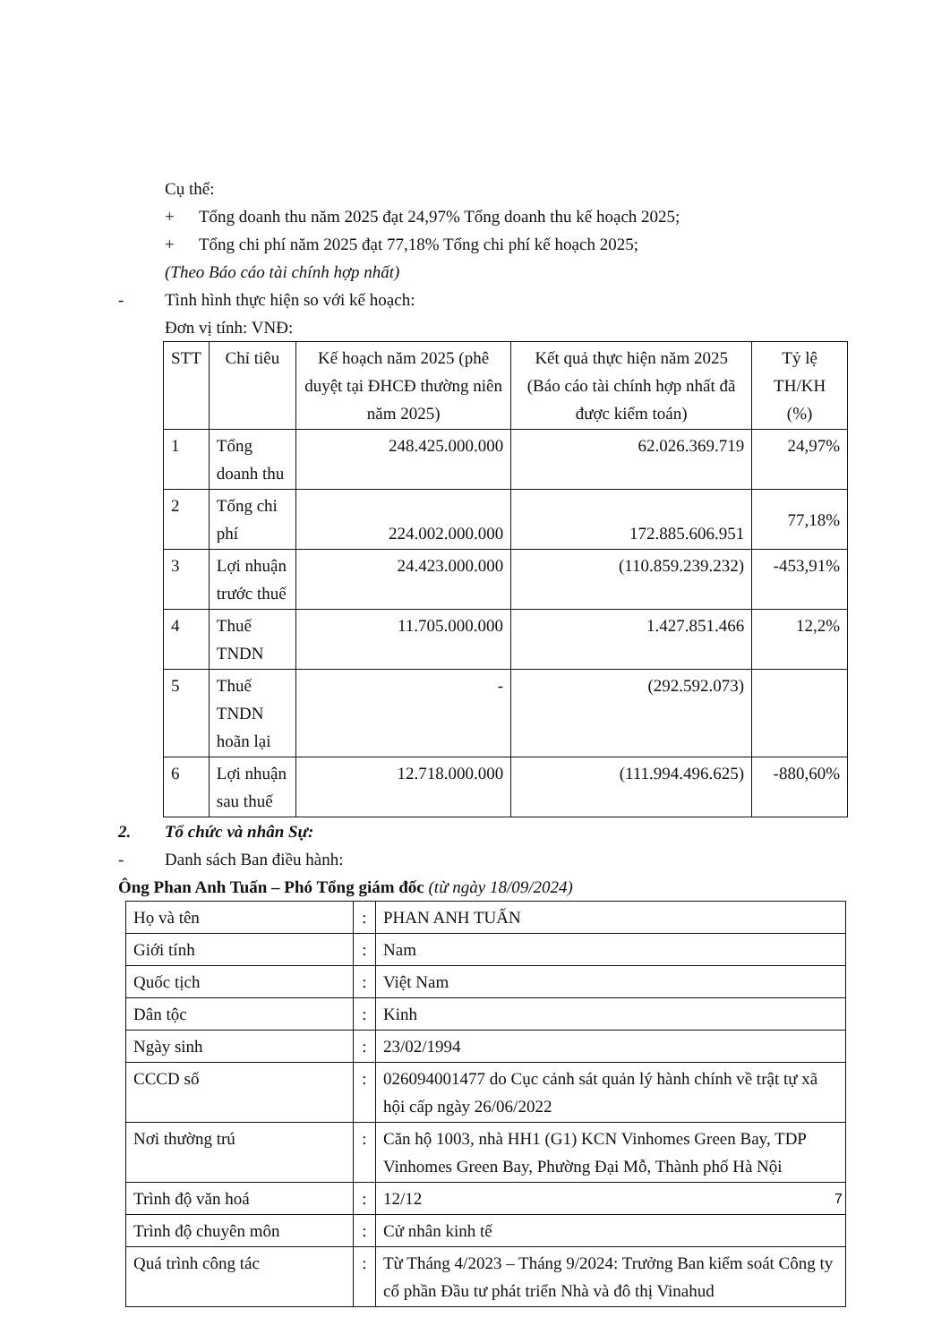Cụ thể:
+ Tổng doanh thu năm 2025 đạt 24,97% Tổng doanh thu kế hoạch 2025;
+ Tổng chi phí năm 2025 đạt 77,18% Tổng chi phí kế hoạch 2025;
(Theo Báo cáo tài chính hợp nhất)
- Tình hình thực hiện so với kế hoạch:
Đơn vị tính: VNĐ:
| STT | Chỉ tiêu | Kế hoạch năm 2025 (phê duyệt tại ĐHCĐ thường niên năm 2025) | Kết quả thực hiện năm 2025 (Báo cáo tài chính hợp nhất đã được kiểm toán) | Tỷ lệ TH/KH (%) |
| --- | --- | --- | --- | --- |
| 1 | Tổng doanh thu | 248.425.000.000 | 62.026.369.719 | 24,97% |
| 2 | Tổng chi phí | 224.002.000.000 | 172.885.606.951 | 77,18% |
| 3 | Lợi nhuận trước thuế | 24.423.000.000 | (110.859.239.232) | -453,91% |
| 4 | Thuế TNDN | 11.705.000.000 | 1.427.851.466 | 12,2% |
| 5 | Thuế TNDN hoãn lại | - | (292.592.073) | |
| 6 | Lợi nhuận sau thuế | 12.718.000.000 | (111.994.496.625) | -880,60% |
2. Tổ chức và nhân Sự:
- Danh sách Ban điều hành:
Ông Phan Anh Tuấn – Phó Tổng giám đốc (từ ngày 18/09/2024)
| Họ và tên | : | PHAN ANH TUẤN |
| Giới tính | : | Nam |
| Quốc tịch | : | Việt Nam |
| Dân tộc | : | Kinh |
| Ngày sinh | : | 23/02/1994 |
| CCCD số | : | 026094001477 do Cục cảnh sát quản lý hành chính về trật tự xã hội cấp ngày 26/06/2022 |
| Nơi thường trú | : | Căn hộ 1003, nhà HH1 (G1) KCN Vinhomes Green Bay, TDP Vinhomes Green Bay, Phường Đại Mỗ, Thành phố Hà Nội |
| Trình độ văn hoá | : | 12/12 |
| Trình độ chuyên môn | : | Cử nhân kinh tế |
| Quá trình công tác | : | Từ Tháng 4/2023 – Tháng 9/2024: Trưởng Ban kiểm soát Công ty cổ phần Đầu tư phát triển Nhà và đô thị Vinahud |
7